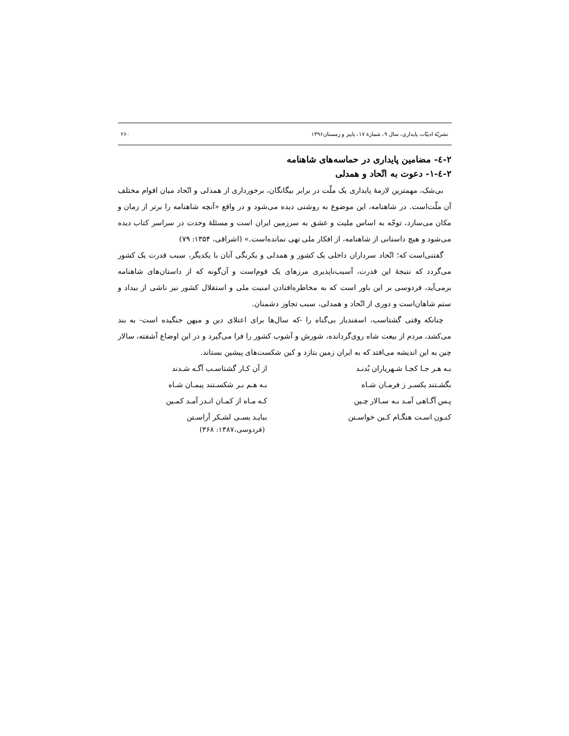نشريّهٔ ادبيّات پايداری، سال ۹، شمارهٔ ۱۷، پاییز و زمستان۱۳۹۶ ۲۶۰
۲-٤- مضامين پايداری در حماسه‌های شاهنامه
۲-٤-۱- دعوت به اتّحاد و همدلی
بی‌شک، مهمترين لازمهٔ پايداری يک ملّت در برابر بيگانگان، برخورداری از همدلی و اتّحاد ميان اقوام مختلف آن ملّت‌است. در شاهنامه، اين موضوع به روشنی ديده می‌شود و در واقع «آنچه شاهنامه را برتر از زمان و مکان می‌سازد، توجّه به اساس مليت و عشق به سرزمين ايران است و مسئلهٔ وحدت در سراسر کتاب ديده می‌شود و هيچ داستانی از شاهنامه، از افکار ملی تهی نمانده‌است.» (اشراقی، ۱۳۵۴: ۷۹)
گفتنی‌است که؛ اتّحاد سرداران داخلی يک کشور و همدلی و يکرنگی آنان با يکديگر، سبب قدرت يک کشور می‌گردد که نتيجهٔ اين قدرت، آسيب‌ناپذيری مرزهای يک قوم‌است و آن‌گونه که از داستان‌های شاهنامه برمی‌آيد، فردوسی بر اين باور است که به مخاطره‌افتادن امنيت ملی و استقلال کشور نيز ناشی از بيداد و ستم شاهان‌است و دوری از اتّحاد و همدلی، سبب تجاوز دشمنان.
چنانکه وقتی گشتاسب، اسفنديار بی‌گناه را -که سال‌ها برای اعتلای دين و ميهن جنگيده است- به بند می‌کشد، مردم از بيعت شاه روی‌گردانده، شورش و آشوب کشور را فرا می‌گيرد و در اين اوضاع آشفته، سالار چين به اين انديشه می‌افتد که به ايران زمين بتازد و کين شکست‌های پيشين بستاند.
بـه هـر جـا کجـا شـهرياران بُدنـد
از آن کـار گشتاسـب آگـه شـدند
بگشـتند يکسـر ز فرمـان شـاه
بـه هـم بـر شکسـتند پيمـان شـاه
پـس آگـاهی آمـد بـه سـالار چـين
کـه مـاه از کمـان انـدر آمـد کمـين
کنـون اسـت هنگـام کـين خواسـتن
ببايـد بسـی لشـکر آراسـتن
(فردوسی،۱۳۸۷: ۳۶۸)